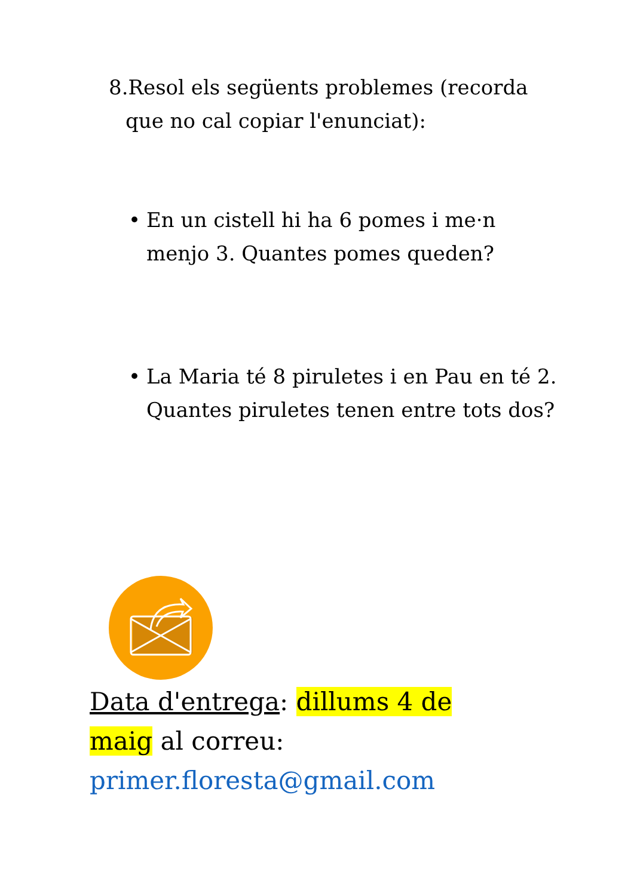8.Resol els següents problemes (recorda que no cal copiar l'enunciat):
• En un cistell hi ha 6 pomes i me·n menjo 3. Quantes pomes queden?
• La Maria té 8 piruletes i en Pau en té 2. Quantes piruletes tenen entre tots dos?
Data d'entrega: dillums 4 de maig al correu: primer.floresta@gmail.com